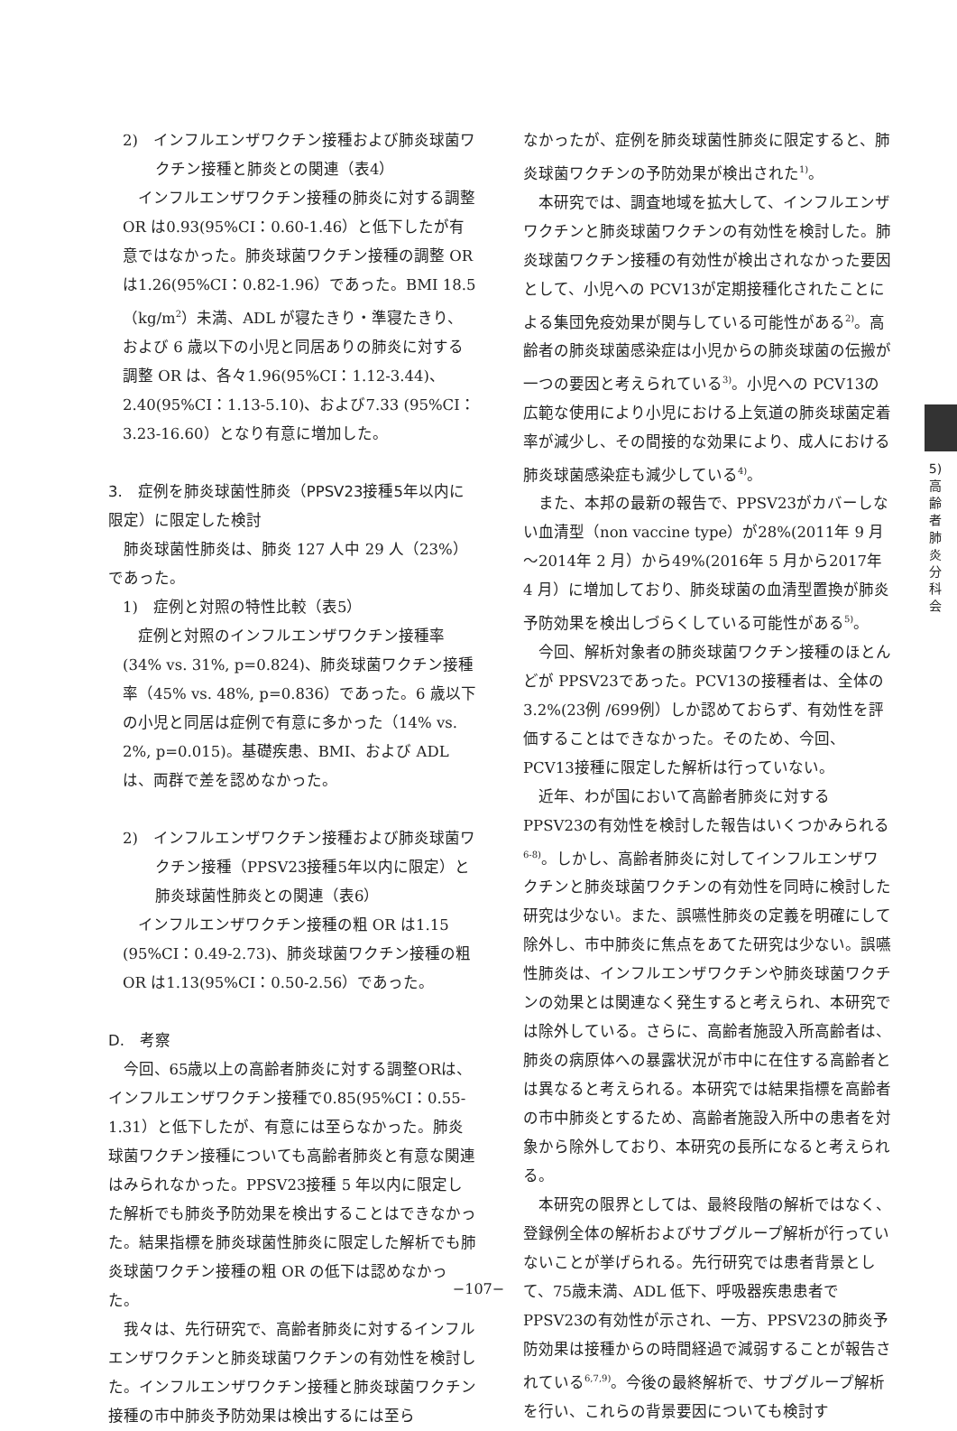2)　インフルエンザワクチン接種および肺炎球菌ワクチン接種と肺炎との関連（表4）
インフルエンザワクチン接種の肺炎に対する調整 OR は0.93(95%CI：0.60-1.46）と低下したが有意ではなかった。肺炎球菌ワクチン接種の調整 OR は1.26(95%CI：0.82-1.96）であった。BMI 18.5（kg/m<sup>2</sup>）未満、ADL が寝たきり・準寝たきり、および 6 歳以下の小児と同居ありの肺炎に対する調整 OR は、各々1.96(95%CI：1.12-3.44)、2.40(95%CI：1.13-5.10)、および7.33 (95%CI：3.23-16.60）となり有意に増加した。
3.　症例を肺炎球菌性肺炎（PPSV23接種5年以内に限定）に限定した検討
肺炎球菌性肺炎は、肺炎 127 人中 29 人（23%）であった。
1)　症例と対照の特性比較（表5）
症例と対照のインフルエンザワクチン接種率 (34% vs. 31%, p=0.824)、肺炎球菌ワクチン接種率（45% vs. 48%, p=0.836）であった。6 歳以下の小児と同居は症例で有意に多かった（14% vs. 2%, p=0.015)。基礎疾患、BMI、および ADL は、両群で差を認めなかった。
2)　インフルエンザワクチン接種および肺炎球菌ワクチン接種（PPSV23接種5年以内に限定）と肺炎球菌性肺炎との関連（表6）
インフルエンザワクチン接種の粗 OR は1.15 (95%CI：0.49-2.73)、肺炎球菌ワクチン接種の粗 OR は1.13(95%CI：0.50-2.56）であった。
D.　考察
今回、65歳以上の高齢者肺炎に対する調整ORは、インフルエンザワクチン接種で0.85(95%CI：0.55-1.31）と低下したが、有意には至らなかった。肺炎球菌ワクチン接種についても高齢者肺炎と有意な関連はみられなかった。PPSV23接種 5 年以内に限定した解析でも肺炎予防効果を検出することはできなかった。結果指標を肺炎球菌性肺炎に限定した解析でも肺炎球菌ワクチン接種の粗 OR の低下は認めなかった。
我々は、先行研究で、高齢者肺炎に対するインフルエンザワクチンと肺炎球菌ワクチンの有効性を検討した。インフルエンザワクチン接種と肺炎球菌ワクチン接種の市中肺炎予防効果は検出するには至ら
なかったが、症例を肺炎球菌性肺炎に限定すると、肺炎球菌ワクチンの予防効果が検出された<sup>1)</sup>。
本研究では、調査地域を拡大して、インフルエンザワクチンと肺炎球菌ワクチンの有効性を検討した。肺炎球菌ワクチン接種の有効性が検出されなかった要因として、小児への PCV13が定期接種化されたことによる集団免疫効果が関与している可能性がある<sup>2)</sup>。高齢者の肺炎球菌感染症は小児からの肺炎球菌の伝搬が一つの要因と考えられている<sup>3)</sup>。小児への PCV13の広範な使用により小児における上気道の肺炎球菌定着率が減少し、その間接的な効果により、成人における肺炎球菌感染症も減少している<sup>4)</sup>。
また、本邦の最新の報告で、PPSV23がカバーしない血清型（non vaccine type）が28%(2011年 9 月～2014年 2 月）から49%(2016年 5 月から2017年 4 月）に増加しており、肺炎球菌の血清型置換が肺炎予防効果を検出しづらくしている可能性がある<sup>5)</sup>。
今回、解析対象者の肺炎球菌ワクチン接種のほとんどが PPSV23であった。PCV13の接種者は、全体の3.2%(23例 /699例）しか認めておらず、有効性を評価することはできなかった。そのため、今回、PCV13接種に限定した解析は行っていない。
近年、わが国において高齢者肺炎に対する PPSV23の有効性を検討した報告はいくつかみられる<sup>6-8)</sup>。しかし、高齢者肺炎に対してインフルエンザワクチンと肺炎球菌ワクチンの有効性を同時に検討した研究は少ない。また、誤嚥性肺炎の定義を明確にして除外し、市中肺炎に焦点をあてた研究は少ない。誤嚥性肺炎は、インフルエンザワクチンや肺炎球菌ワクチンの効果とは関連なく発生すると考えられ、本研究では除外している。さらに、高齢者施設入所高齢者は、肺炎の病原体への暴露状況が市中に在住する高齢者とは異なると考えられる。本研究では結果指標を高齢者の市中肺炎とするため、高齢者施設入所中の患者を対象から除外しており、本研究の長所になると考えられる。
本研究の限界としては、最終段階の解析ではなく、登録例全体の解析およびサブグループ解析が行っていないことが挙げられる。先行研究では患者背景として、75歳未満、ADL 低下、呼吸器疾患患者で PPSV23の有効性が示され、一方、PPSV23の肺炎予防効果は接種からの時間経過で減弱することが報告されている<sup>6,7,9)</sup>。今後の最終解析で、サブグループ解析を行い、これらの背景要因についても検討す
5)
高
齢
者
肺
炎
分
科
会
−107−